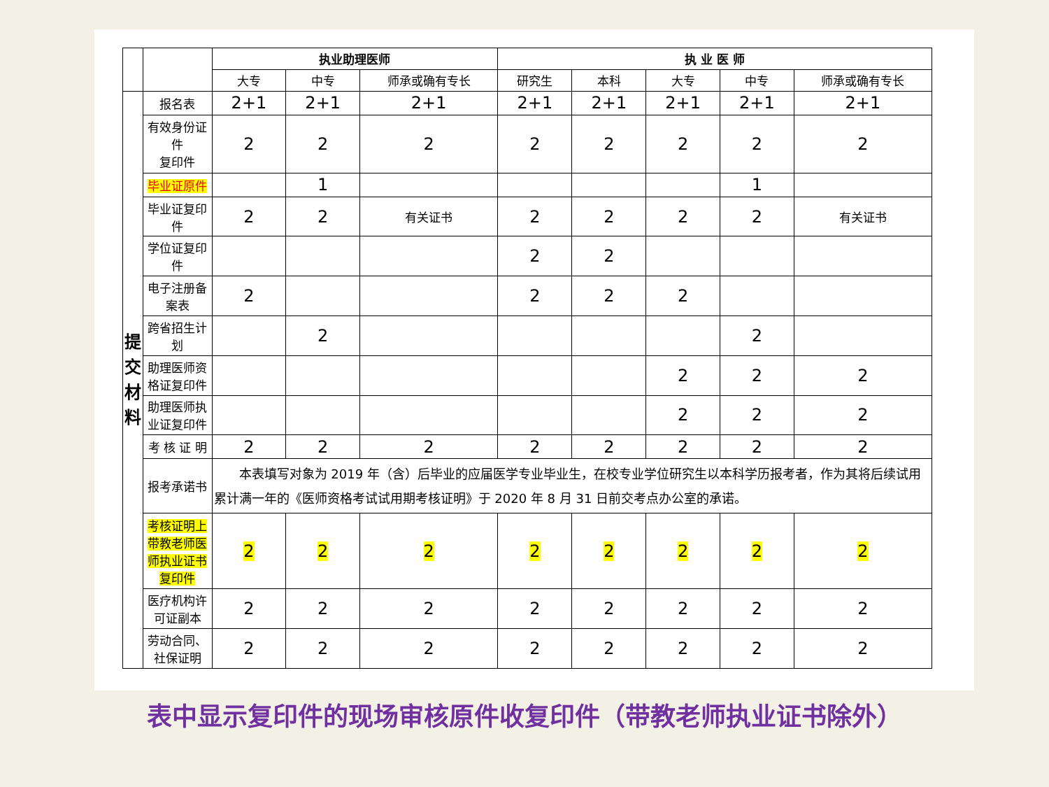| | | 执业助理医师 | | | 执 业 医 师 | | | | |
| | | 大专 | 中专 | 师承或确有专长 | 研究生 | 本科 | 大专 | 中专 | 师承或确有专长 |
| 提 交 材 料 | 报名表 | 2+1 | 2+1 | 2+1 | 2+1 | 2+1 | 2+1 | 2+1 | 2+1 |
| | 有效身份证件 复印件 | 2 | 2 | 2 | 2 | 2 | 2 | 2 | 2 |
| | 毕业证原件 | | 1 | | | | | 1 | |
| | 毕业证复印件 | 2 | 2 | 有关证书 | 2 | 2 | 2 | 2 | 有关证书 |
| | 学位证复印件 | | | | 2 | 2 | | | |
| | 电子注册备案表 | 2 | | | 2 | 2 | 2 | | |
| | 跨省招生计划 | | 2 | | | | | 2 | |
| | 助理医师资格证复印件 | | | | | | 2 | 2 | 2 |
| | 助理医师执业证复印件 | | | | | | 2 | 2 | 2 |
| | 考 核 证 明 | 2 | 2 | 2 | 2 | 2 | 2 | 2 | 2 |
| | 报考承诺书 | 本表填写对象为 2019 年（含）后毕业的应届医学专业毕业生，在校专业学位研究生以本科学历报考者，作为其将后续试用累计满一年的《医师资格考试试用期考核证明》于 2020 年 8 月 31 日前交考点办公室的承诺。 | | | | | | | |
| | 考核证明上带教老师医 师执业证书复印件 | 2 | 2 | 2 | 2 | 2 | 2 | 2 | 2 |
| | 医疗机构许可证副本 | 2 | 2 | 2 | 2 | 2 | 2 | 2 | 2 |
| | 劳动合同、 社保证明 | 2 | 2 | 2 | 2 | 2 | 2 | 2 | 2 |
表中显示复印件的现场审核原件收复印件（带教老师执业证书除外）